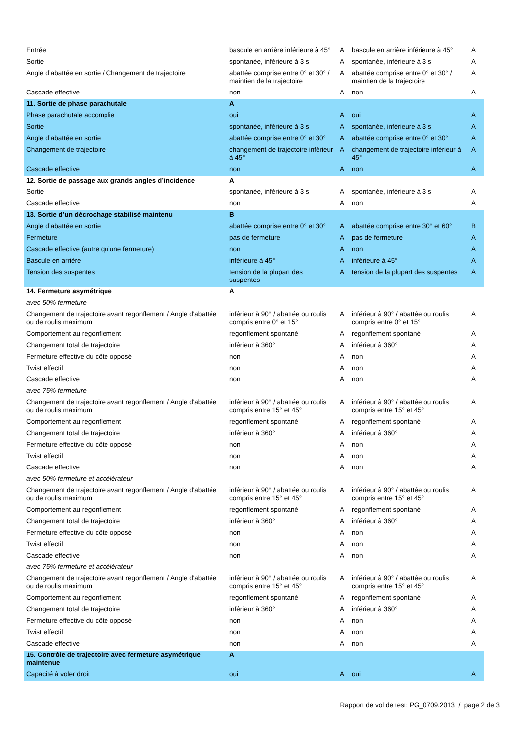| Entrée | bascule en arrière inférieure à 45° | A | bascule en arrière inférieure à 45° | A |
| Sortie | spontanée, inférieure à 3 s | A | spontanée, inférieure à 3 s | A |
| Angle d’abattée en sortie / Changement de trajectoire | abattée comprise entre 0° et 30° / maintien de la trajectoire | A | abattée comprise entre 0° et 30° / maintien de la trajectoire | A |
| Cascade effective | non | A | non | A |
| 11. Sortie de phase parachutale | A | | | |
| Phase parachutale accomplie | oui | A | oui | A |
| Sortie | spontanée, inférieure à 3 s | A | spontanée, inférieure à 3 s | A |
| Angle d’abattée en sortie | abattée comprise entre 0° et 30° | A | abattée comprise entre 0° et 30° | A |
| Changement de trajectoire | changement de trajectoire inférieur à 45° | A | changement de trajectoire inférieur à 45° | A |
| Cascade effective | non | A | non | A |
| 12. Sortie de passage aux grands angles d’incidence | A | | | |
| Sortie | spontanée, inférieure à 3 s | A | spontanée, inférieure à 3 s | A |
| Cascade effective | non | A | non | A |
| 13. Sortie d’un décrochage stabilisé maintenu | B | | | |
| Angle d’abattée en sortie | abattée comprise entre 0° et 30° | A | abattée comprise entre 30° et 60° | B |
| Fermeture | pas de fermeture | A | pas de fermeture | A |
| Cascade effective (autre qu’une fermeture) | non | A | non | A |
| Bascule en arrière | inférieure à 45° | A | inférieure à 45° | A |
| Tension des suspentes | tension de la plupart des suspentes | A | tension de la plupart des suspentes | A |
| 14. Fermeture asymétrique | A | | | |
| avec 50% fermeture | | | | |
| Changement de trajectoire avant regonflement / Angle d'abattée ou de roulis maximum | inférieur à 90° / abattée ou roulis compris entre 0° et 15° | A | inférieur à 90° / abattée ou roulis compris entre 0° et 15° | A |
| Comportement au regonflement | regonflement spontané | A | regonflement spontané | A |
| Changement total de trajectoire | inférieur à 360° | A | inférieur à 360° | A |
| Fermeture effective du côté opposé | non | A | non | A |
| Twist effectif | non | A | non | A |
| Cascade effective | non | A | non | A |
| avec 75% fermeture | | | | |
| Changement de trajectoire avant regonflement / Angle d'abattée ou de roulis maximum | inférieur à 90° / abattée ou roulis compris entre 15° et 45° | A | inférieur à 90° / abattée ou roulis compris entre 15° et 45° | A |
| Comportement au regonflement | regonflement spontané | A | regonflement spontané | A |
| Changement total de trajectoire | inférieur à 360° | A | inférieur à 360° | A |
| Fermeture effective du côté opposé | non | A | non | A |
| Twist effectif | non | A | non | A |
| Cascade effective | non | A | non | A |
| avec 50% fermeture et accélérateur | | | | |
| Changement de trajectoire avant regonflement / Angle d'abattée ou de roulis maximum | inférieur à 90° / abattée ou roulis compris entre 15° et 45° | A | inférieur à 90° / abattée ou roulis compris entre 15° et 45° | A |
| Comportement au regonflement | regonflement spontané | A | regonflement spontané | A |
| Changement total de trajectoire | inférieur à 360° | A | inférieur à 360° | A |
| Fermeture effective du côté opposé | non | A | non | A |
| Twist effectif | non | A | non | A |
| Cascade effective | non | A | non | A |
| avec 75% fermeture et accélérateur | | | | |
| Changement de trajectoire avant regonflement / Angle d'abattée ou de roulis maximum | inférieur à 90° / abattée ou roulis compris entre 15° et 45° | A | inférieur à 90° / abattée ou roulis compris entre 15° et 45° | A |
| Comportement au regonflement | regonflement spontané | A | regonflement spontané | A |
| Changement total de trajectoire | inférieur à 360° | A | inférieur à 360° | A |
| Fermeture effective du côté opposé | non | A | non | A |
| Twist effectif | non | A | non | A |
| Cascade effective | non | A | non | A |
| 15. Contrôle de trajectoire avec fermeture asymétrique maintenue | A | | | |
| Capacité à voler droit | oui | A | oui | A |
Rapport de vol de test: PG_0709.2013 / page 2 de 3